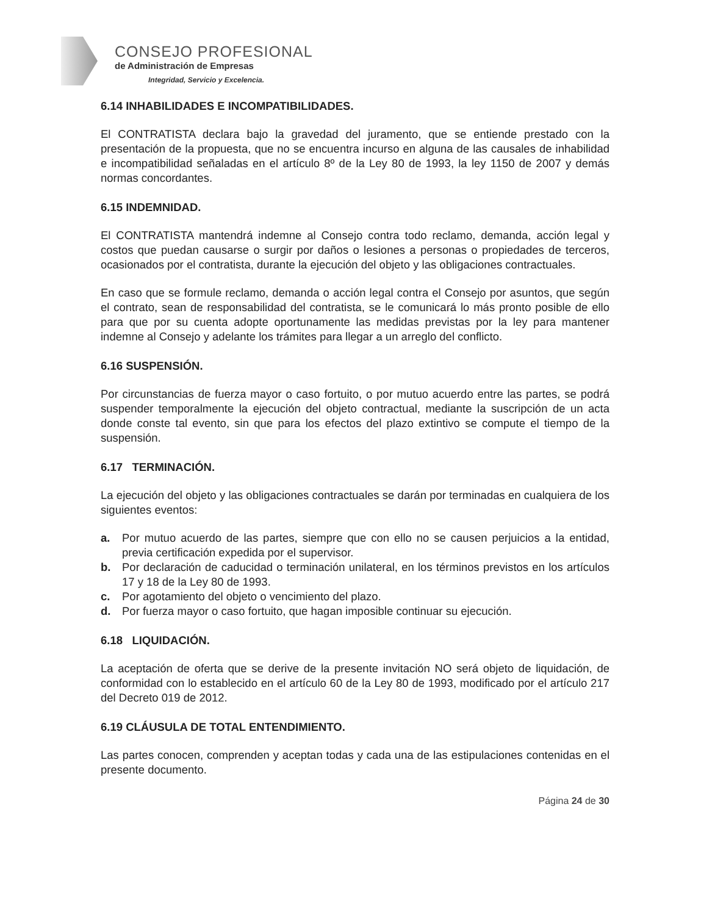CONSEJO PROFESIONAL
de Administración de Empresas
Integridad, Servicio y Excelencia.
6.14 INHABILIDADES E INCOMPATIBILIDADES.
El CONTRATISTA declara bajo la gravedad del juramento, que se entiende prestado con la presentación de la propuesta, que no se encuentra incurso en alguna de las causales de inhabilidad e incompatibilidad señaladas en el artículo 8º de la Ley 80 de 1993, la ley 1150 de 2007 y demás normas concordantes.
6.15 INDEMNIDAD.
El CONTRATISTA mantendrá indemne al Consejo contra todo reclamo, demanda, acción legal y costos que puedan causarse o surgir por daños o lesiones a personas o propiedades de terceros, ocasionados por el contratista, durante la ejecución del objeto y las obligaciones contractuales.
En caso que se formule reclamo, demanda o acción legal contra el Consejo por asuntos, que según el contrato, sean de responsabilidad del contratista, se le comunicará lo más pronto posible de ello para que por su cuenta adopte oportunamente las medidas previstas por la ley para mantener indemne al Consejo y adelante los trámites para llegar a un arreglo del conflicto.
6.16 SUSPENSIÓN.
Por circunstancias de fuerza mayor o caso fortuito, o por mutuo acuerdo entre las partes, se podrá suspender temporalmente la ejecución del objeto contractual, mediante la suscripción de un acta donde conste tal evento, sin que para los efectos del plazo extintivo se compute el tiempo de la suspensión.
6.17 TERMINACIÓN.
La ejecución del objeto y las obligaciones contractuales se darán por terminadas en cualquiera de los siguientes eventos:
a. Por mutuo acuerdo de las partes, siempre que con ello no se causen perjuicios a la entidad, previa certificación expedida por el supervisor.
b. Por declaración de caducidad o terminación unilateral, en los términos previstos en los artículos 17 y 18 de la Ley 80 de 1993.
c. Por agotamiento del objeto o vencimiento del plazo.
d. Por fuerza mayor o caso fortuito, que hagan imposible continuar su ejecución.
6.18 LIQUIDACIÓN.
La aceptación de oferta que se derive de la presente invitación NO será objeto de liquidación, de conformidad con lo establecido en el artículo 60 de la Ley 80 de 1993, modificado por el artículo 217 del Decreto 019 de 2012.
6.19 CLÁUSULA DE TOTAL ENTENDIMIENTO.
Las partes conocen, comprenden y aceptan todas y cada una de las estipulaciones contenidas en el presente documento.
Página 24 de 30